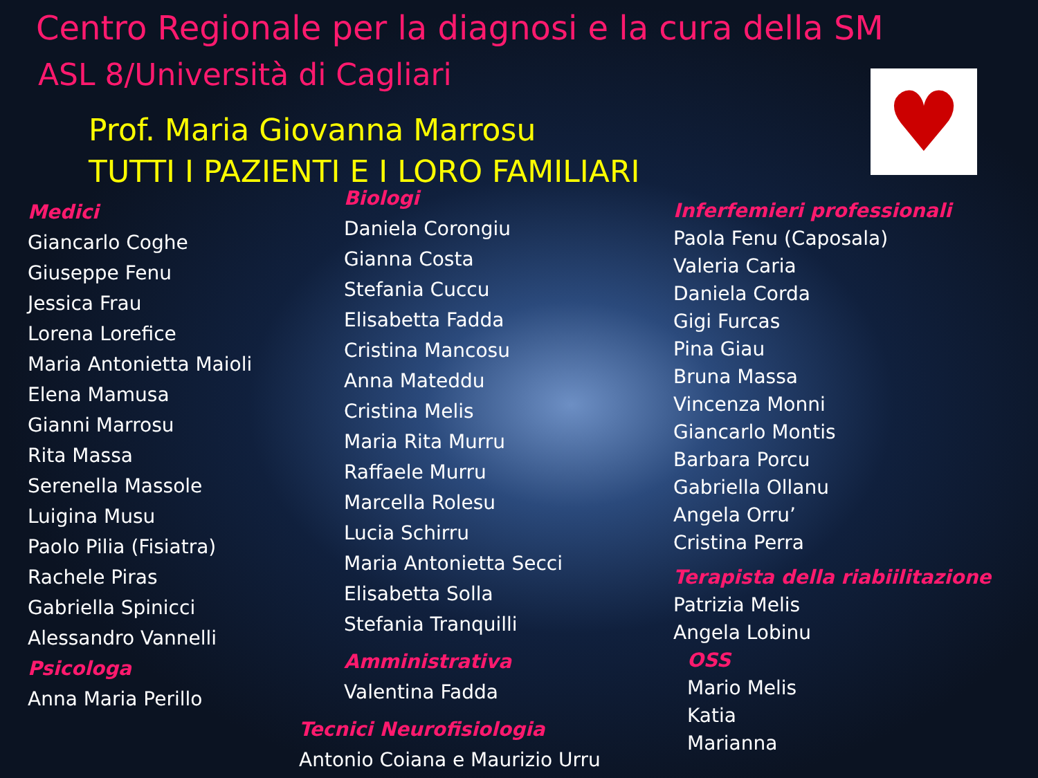Centro Regionale per la diagnosi e la cura della SM
ASL 8/Università di Cagliari
Prof. Maria Giovanna Marrosu
TUTTI I PAZIENTI E I LORO FAMILIARI
♥
Medici
Giancarlo Coghe
Giuseppe Fenu
Jessica Frau
Lorena Lorefice
Maria Antonietta Maioli
Elena Mamusa
Gianni Marrosu
Rita Massa
Serenella Massole
Luigina Musu
Paolo Pilia (Fisiatra)
Rachele Piras
Gabriella Spinicci
Alessandro Vannelli
Psicologa
Anna Maria Perillo
Biologi
Daniela Corongiu
Gianna Costa
Stefania Cuccu
Elisabetta Fadda
Cristina Mancosu
Anna Mateddu
Cristina Melis
Maria Rita Murru
Raffaele Murru
Marcella Rolesu
Lucia Schirru
Maria Antonietta Secci
Elisabetta Solla
Stefania Tranquilli
Amministrativa
Valentina Fadda
Tecnici Neurofisiologia
Antonio Coiana e Maurizio Urru
Inferfemieri professionali
Paola Fenu (Caposala)
Valeria Caria
Daniela Corda
Gigi Furcas
Pina Giau
Bruna Massa
Vincenza Monni
Giancarlo Montis
Barbara Porcu
Gabriella Ollanu
Angela Orru’
Cristina Perra
Terapista della riabiilitazione
Patrizia Melis
Angela Lobinu
OSS
Mario Melis
Katia
Marianna